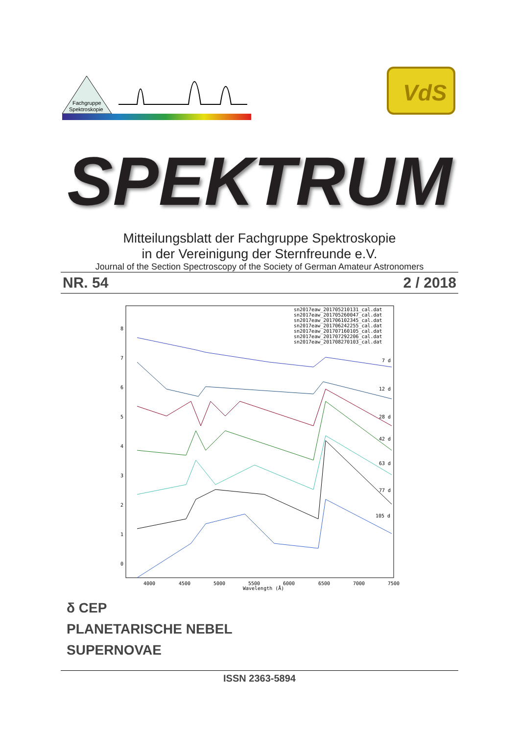Fachgruppe
Spektroskopie
VdS
SPEKTRUM
Mitteilungsblatt der Fachgruppe Spektroskopie
in der Vereinigung der Sternfreunde e.V.
Journal of the Section Spectroscopy of the Society of German Amateur Astronomers
NR. 54 2 / 2018
sn2017eaw_201705210131_cal.dat
sn2017eaw_201705260047_cal.dat
sn2017eaw_201706102345_cal.dat
sn2017eaw_201706242255_cal.dat
sn2017eaw_201707160105_cal.dat
sn2017eaw_201707292206_cal.dat
sn2017eaw_201708270103_cal.dat
7 d
12 d
28 d
42 d
63 d
77 d
105 d
4000
4500
5000
5500
6000
6500
7000
7500
Wavelength (Å)
0
1
2
3
4
5
6
7
8
δ CEP
PLANETARISCHE NEBEL
SUPERNOVAE
ISSN 2363-5894